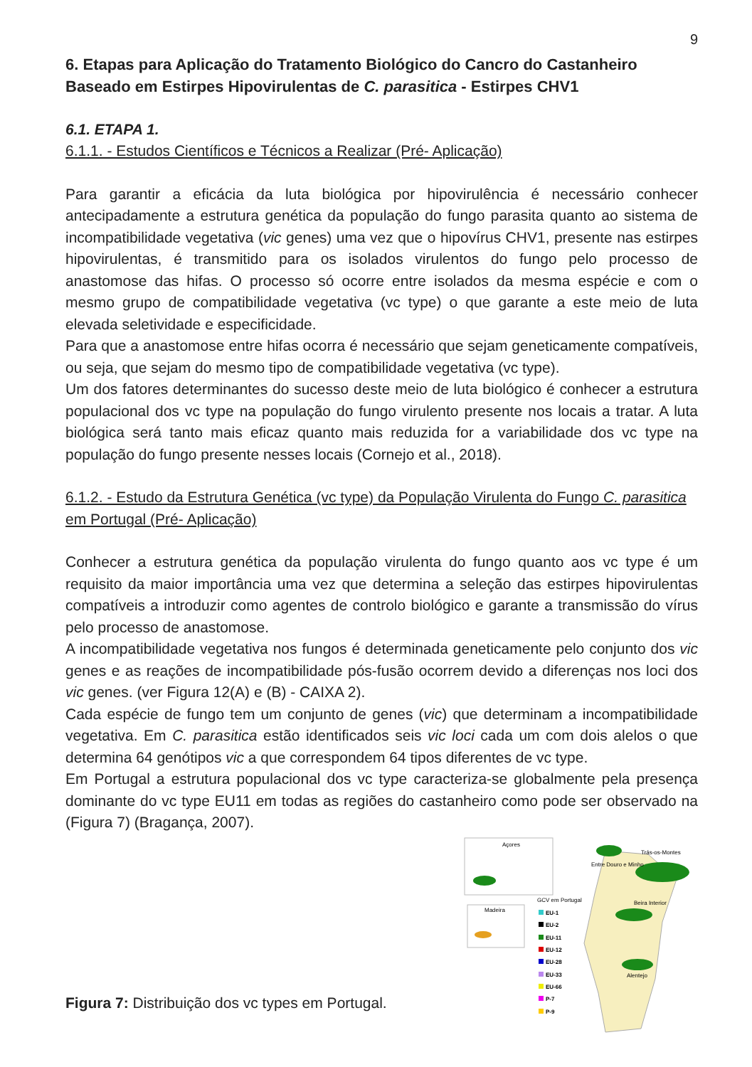9
6. Etapas para Aplicação do Tratamento Biológico do Cancro do Castanheiro Baseado em Estirpes Hipovirulentas de C. parasitica - Estirpes CHV1
6.1. ETAPA 1.
6.1.1. - Estudos Científicos e Técnicos a Realizar (Pré- Aplicação)
Para garantir a eficácia da luta biológica por hipovirulência é necessário conhecer antecipadamente a estrutura genética da população do fungo parasita quanto ao sistema de incompatibilidade vegetativa (vic genes) uma vez que o hipovírus CHV1, presente nas estirpes hipovirulentas, é transmitido para os isolados virulentos do fungo pelo processo de anastomose das hifas. O processo só ocorre entre isolados da mesma espécie e com o mesmo grupo de compatibilidade vegetativa (vc type) o que garante a este meio de luta elevada seletividade e especificidade.
Para que a anastomose entre hifas ocorra é necessário que sejam geneticamente compatíveis, ou seja, que sejam do mesmo tipo de compatibilidade vegetativa (vc type).
Um dos fatores determinantes do sucesso deste meio de luta biológico é conhecer a estrutura populacional dos vc type na população do fungo virulento presente nos locais a tratar. A luta biológica será tanto mais eficaz quanto mais reduzida for a variabilidade dos vc type na população do fungo presente nesses locais (Cornejo et al., 2018).
6.1.2. - Estudo da Estrutura Genética (vc type) da População Virulenta do Fungo C. parasitica em Portugal (Pré- Aplicação)
Conhecer a estrutura genética da população virulenta do fungo quanto aos vc type é um requisito da maior importância uma vez que determina a seleção das estirpes hipovirulentas compatíveis a introduzir como agentes de controlo biológico e garante a transmissão do vírus pelo processo de anastomose.
A incompatibilidade vegetativa nos fungos é determinada geneticamente pelo conjunto dos vic genes e as reações de incompatibilidade pós-fusão ocorrem devido a diferenças nos loci dos vic genes. (ver Figura 12(A) e (B) - CAIXA 2).
Cada espécie de fungo tem um conjunto de genes (vic) que determinam a incompatibilidade vegetativa. Em C. parasitica estão identificados seis vic loci cada um com dois alelos o que determina 64 genótipos vic a que correspondem 64 tipos diferentes de vc type.
Em Portugal a estrutura populacional dos vc type caracteriza-se globalmente pela presença dominante do vc type EU11 em todas as regiões do castanheiro como pode ser observado na (Figura 7) (Bragança, 2007).
Figura 7: Distribuição dos vc types em Portugal.
Açores
Madeira
Trás-os-Montes
Entre Douro e Minho
Beira Interior
Alentejo
GCV em Portugal
EU-1
EU-2
EU-11
EU-12
EU-28
EU-33
EU-66
P-7
P-9